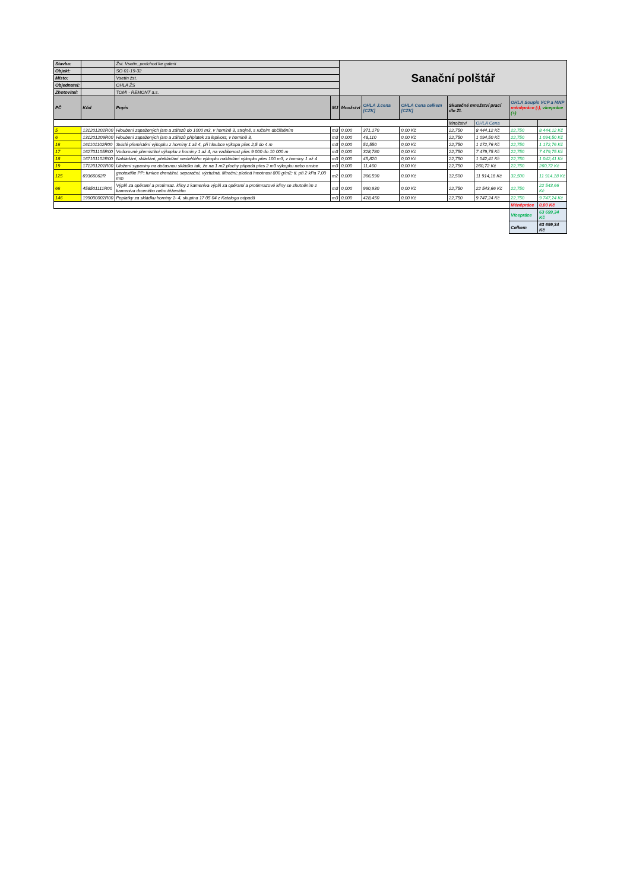| Stavba: | | Žst. Vsetín, podchod ke galerii | | Sanační polštář | | | | | | |
| Objekt: | | SO 01-19-32 | | | | | | | | |
| Místo: | | Vsetín žst. | | | | | | | | |
| Objednatel: | | OHLA ŽS | | | | | | | | |
| Zhotovitel: | | TOMI - REMONT a.s. | | | | | | | | |
| PČ | Kód | Popis | MJ | Množství | OHLA J.cena [CZK] | OHLA Cena celkem [CZK] | Skutečné množství prací dle ZL | | OHLA Soupis VCP a MNP méněpráce (-), vícepráce (+) | |
| | | | | | | | Množství | OHLA Cena | | |
| 5 | 131201202R00 | Hloubení zapažených jam a zářezů do 1000 m3, v hornině 3, strojně, s ručním dočištěním | m3 | 0,000 | 371,170 | 0,00 Kč | 22,750 | 8 444,12 Kč | 22,750 | 8 444,12 Kč |
| 6 | 131201209R00 | Hloubení zapažených jam a zářezů příplatek za lepivost, v hornině 3, | m3 | 0,000 | 48,110 | 0,00 Kč | 22,750 | 1 094,50 Kč | 22,750 | 1 094,50 Kč |
| 16 | 161101102R00 | Svislé přemístění výkopku z horniny 1 až 4, při hloubce výkopu přes 2,5 do 4 m | m3 | 0,000 | 51,550 | 0,00 Kč | 22,750 | 1 172,76 Kč | 22,750 | 1 172,76 Kč |
| 17 | 162701105R00 | Vodorovné přemístění výkopku z horniny 1 až 4, na vzdálenost přes 9 000 do 10 000 m | m3 | 0,000 | 328,780 | 0,00 Kč | 22,750 | 7 479,75 Kč | 22,750 | 7 479,75 Kč |
| 18 | 167101102R00 | Nakládání, skládání, překládání neulehlého výkopku nakládání výkopku přes 100 m3, z horniny 1 až 4 | m3 | 0,000 | 45,820 | 0,00 Kč | 22,750 | 1 042,41 Kč | 22,750 | 1 042,41 Kč |
| 19 | 171201201R00 | Uložení sypaniny na dočasnou skládku tak, že na 1 m2 plochy připadá přes 2 m3 výkopku nebo ornice | m3 | 0,000 | 11,460 | 0,00 Kč | 22,750 | 260,72 Kč | 22,750 | 260,72 Kč |
| 125 | 69366062R | geotextilie PP; funkce drenážní, separační, výztužná, filtrační; plošná hmotnost 800 g/m2; tl. při 2 kPa 7,00 mm | m2 | 0,000 | 366,590 | 0,00 Kč | 32,500 | 11 914,18 Kč | 32,500 | 11 914,18 Kč |
| 66 | 458501111R00 | Výplň za opěrami a protimraz. klíny z kameniva výplň za opěrami a protimrazové klíny se zhutněním z kameniva drceného nebo těženého | m3 | 0,000 | 990,930 | 0,00 Kč | 22,750 | 22 543,66 Kč | 22,750 | 22 543,66 Kč |
| 146 | 199000002R00 | Poplatky za skládku horniny 1- 4, skupina 17 05 04 z Katalogu odpadů | m3 | 0,000 | 428,450 | 0,00 Kč | 22,750 | 9 747,24 Kč | 22,750 | 9 747,24 Kč |
| | | | | | | | | | Méněpráce | 0,00 Kč |
| | | | | | | | | | Vícepráce | 63 699,34 Kč |
| | | | | | | | | | Celkem | 63 699,34 Kč |